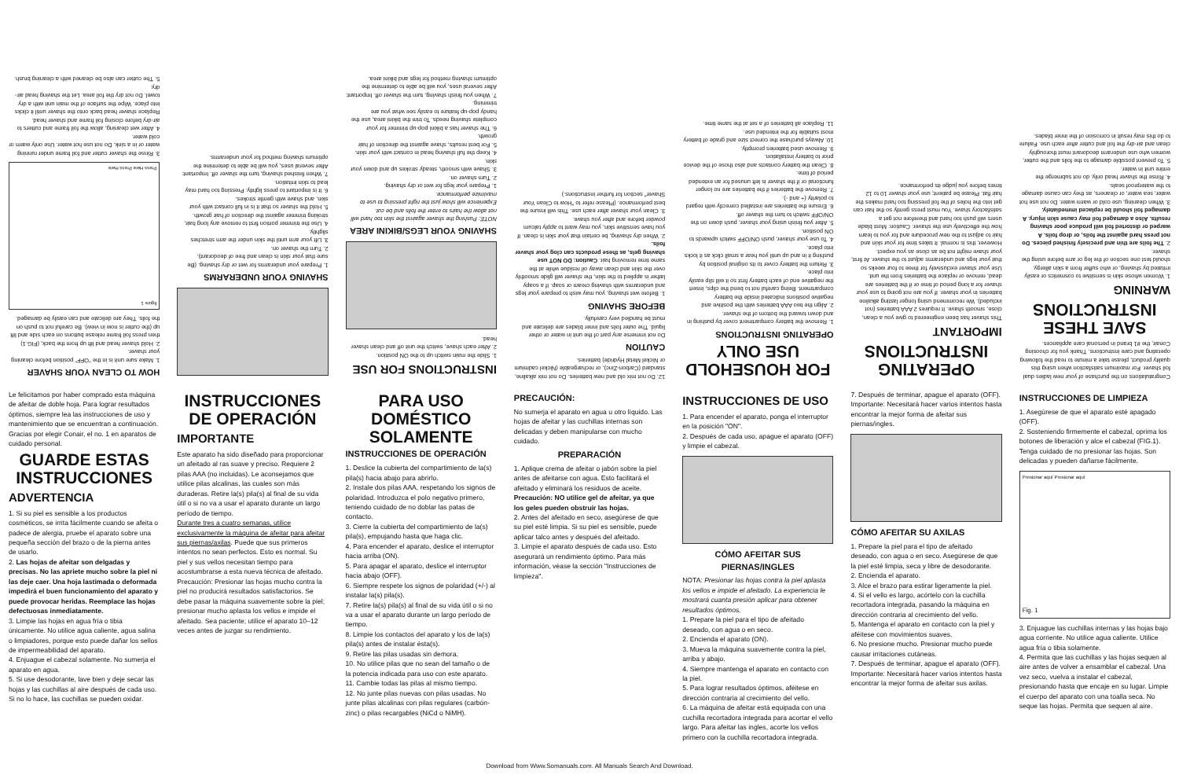Congratulations on the purchase of your new ladies dual foil shaver. For maximum satisfaction when using this quality product, please take a minute to read the following operating and care instructions. Thank you for choosing Conair, the #1 brand in personal care appliances.
SAVE THESE INSTRUCTIONS
WARNING
1. Women whose skin is sensitive to cosmetics or easily irritated by shaving, or who suffer from a skin allergy, should test one section of the leg or arm before using the shaver.
2. The foils are thin and precisely finished pieces. Do not press hard against the foils, or drop foils. A warped or distorted foil will produce poor shaving results. Also a damaged foil may cause skin injury. A damaged foil should be replaced immediately.
3. When cleaning, use cold or warm water. Do not use hot water, sea water, or cleaners, as they can cause damage to the waterproof seals.
4. Rinse the shaver head only, do not submerge the entire unit in water.
5. To prevent possible damage to the foils and the cutter, women who use underarm deodorant must thoroughly clean and air-dry the foil and cutter after each use. Failure to do this may result in corrosion of the inner blades.
OPERATING INSTRUCTIONS
IMPORTANT
This shaver has been engineered to give you a clean, close, smooth shave. It requires 2 AAA batteries (not included). We recommend using longer lasting alkaline batteries in your shaver. If you are not going to use your shaver for a long period of time or if the batteries are dead, remove or replace the batteries from the unit.
Use your shaver exclusively for three to four weeks so that your legs and underarms adjust to the shaver. At first, your shave might not be as close as you expect. However, this is normal. It takes time for your skin and hair to adjust to the new procedure and for you to learn how the effectively use the shaver. Caution: Most blade users will push too hard and therefore not get a satisfactory shave. You must press gently so the hair can get into the holes of the foil pressing too hard makes the hair flat. Please be patient; use your shaver 10 to 12 times before you judge its performance.
FOR HOUSEHOLD USE ONLY
OPERATING INSTRUCTIONS
1. Remove the battery compartment cover by pushing in and down toward the bottom of the shaver.
2. Align the two AAA batteries with the positive and negative positions indicated inside the battery compartment. Being careful not to bend the clips, insert the negative end of each battery first so it will slip easily into place.
3. Return the battery cover to its original position by pushing it in and up until you hear a small click as it locks into place.
4. To use your shaver, push ON/OFF switch upwards to ON position.
5. After you finish using your shaver, push down on the ON/OFF switch to turn the shaver off.
6. Ensure the batteries are installed correctly with regard to polarity (+ and -).
7. Remove the batteries if the batteries are no longer functional or if the shaver is left unused for an extended period of time.
8. Clean the battery contacts and also those of the device prior to battery installation.
9. Remove used batteries promptly.
10. Always purchase the correct size and grade of battery most suitable for the intended use.
11. Replace all batteries of a set at the same time.
12. Do not mix old and new batteries. Do not mix alkaline, standard (Carbon-Zinc), or rechargeable (Nickel cadmium or Nickel Metal Hydride) batteries.
CAUTION
Do not immerse any part of the unit in water or other liquid. The outer foils and inner blades are delicate and must be handled very carefully.
BEFORE SHAVING
1. Before wet shaving, you may wish to prepare your legs and underarms with shaving cream or soap. If a soapy lather is applied to the skin, the shaver will glide smoothly over the skin and clean away oil residue while at the same time removing hair. Caution: DO NOT use shaving gels, as these products can clog your shaver foils.
2. When dry shaving, be certain that your skin is clean. If you have sensitive skin, you may want to apply talcum powder before and after you shave.
3. Clean your shaver after each use. This will insure the best performance. (Please refer to "How to Clean Your Shaver" section for further instructions.)
INSTRUCTIONS FOR USE
1. Slide the main switch up to the ON position.
2. After each shave, switch the unit off and clean shaver head.
SHAVING YOUR LEGS/BIKINI AREA
NOTE: Pushing the shaver against the skin too hard will not allow the hairs to enter the foils and be cut. Experience will show just the right pressing to use to maximize performance.
1. Prepare your legs for wet or dry shaving.
2. Turn shaver on.
3. Shave with smooth, steady strokes up and down your skin.
4. Keep the full shaving head in contact with your skin.
5. For best results, shave against the direction of hair growth.
6. The shaver has a bikini pop-up trimmer for your complete shaving needs. To trim the bikini area, use the handy pop-up feature to easily see what you are trimming.
7. When you finish shaving, turn the shaver off. Important: After several uses, you will be able to determine the optimum shaving method for legs and bikini area.
SHAVING YOUR UNDERARMS
1. Prepare your underarms for wet or dry shaving. (Be sure that your skin is clean and free of deodorant).
2. Turn the shaver on.
3. Lift your arm until the skin under the arm stretches slightly.
4. Use the trimmer portion first to remove any long hair, stroking trimmer against the direction of hair growth.
5. Hold the shaver so that it is in full contact with your skin, and shave with gentle strokes.
6. It is important to press lightly. Pressing too hard may lead to skin irritation.
7. When finished shaving, turn the shaver off. Important: After several uses, you will be able to determine the optimum shaving method for your underarms.
HOW TO CLEAN YOUR SHAVER
1. Make sure unit is in the "OFF" position before cleaning your shaver.
2. Hold shaver head and lift up from the back, (FIG.1) then press foil frame release buttons on each side and lift up (the cutter is now in view). Be careful not to push on the foils. They are delicate and can easily be damaged.
figure 1
Press Here Press Here
3. Rinse the shaver cutter and foil frame under running water or in a sink. Do not use hot water. Use only warm or cold water.
4. After wet cleaning, allow the foil frame and cutters to air-dry before closing foil frame and shaver head. Replace shaver head back onto the shaver until it clicks into place. Wipe the surface of the main unit with a dry towel. Do not dry the foil area. Let the shaving head air-dry.
5. The cutter can also be cleaned with a cleaning brush.
Le felicitamos por haber comprado esta máquina de afeitar de doble hoja. Para lograr resultados óptimos, siempre lea las instrucciones de uso y mantenimiento que se encuentran a continuación. Gracias por elegir Conair, el no. 1 en aparatos de cuidado personal.
GUARDE ESTAS INSTRUCCIONES
ADVERTENCIA
1. Si su piel es sensible a los productos cosméticos, se irrita fácilmente cuando se afeita o padece de alergia, pruebe el aparato sobre una pequeña sección del brazo o de la pierna antes de usarlo.
2. Las hojas de afeitar son delgadas y precisas. No las apriete mucho sobre la piel ni las deje caer. Una hoja lastimada o deformada impedirá el buen funcionamiento del aparato y puede provocar heridas. Reemplace las hojas defectuosas inmediatamente.
3. Limpie las hojas en agua fría o tibia únicamente. No utilice agua caliente, agua salina o limpiadores, porque esto puede dañar los sellos de impermeabilidad del aparato.
4. Enjuague el cabezal solamente. No sumerja el aparato en agua.
5. Si use desodorante, lave bien y deje secar las hojas y las cuchillas al aire después de cada uso. Si no lo hace, las cuchillas se pueden oxidar.
INSTRUCCIONES DE OPERACIÓN
IMPORTANTE
Este aparato ha sido diseñado para proporcionar un afeitado al ras suave y preciso. Requiere 2 pilas AAA (no incluidas). Le aconsejamos que utilice pilas alcalinas, las cuales son más duraderas. Retire la(s) pila(s) al final de su vida útil o si no va a usar el aparato durante un largo período de tiempo.
Durante tres a cuatro semanas, utilice exclusivamente la máquina de afeitar para afeitar sus piernas/axilas. Puede que sus primeros intentos no sean perfectos. Esto es normal. Su piel y sus vellos necesitan tiempo para acostumbrarse a esta nueva técnica de afeitado. Precaución: Presionar las hojas mucho contra la piel no producirá resultados satisfactorios. Se debe pasar la máquina suavemente sobre la piel; presionar mucho aplasta los vellos e impide el afeitado. Sea paciente; utilice el aparato 10–12 veces antes de juzgar su rendimiento.
PARA USO DOMÉSTICO SOLAMENTE
INSTRUCCIONES DE OPERACIÓN
1. Deslice la cubierta del compartimiento de la(s) pila(s) hacia abajo para abrirlo.
2. Instale dos pilas AAA, respetando los signos de polaridad. Introduzca el polo negativo primero, teniendo cuidado de no doblar las patas de contacto.
3. Cierre la cubierta del compartimiento de la(s) pila(s), empujando hasta que haga clic.
4. Para encender el aparato, deslice el interruptor hacia arriba (ON).
5. Para apagar el aparato, deslice el interruptor hacia abajo (OFF).
6. Siempre respete los signos de polaridad (+/-) al instalar la(s) pila(s).
7. Retire la(s) pila(s) al final de su vida útil o si no va a usar el aparato durante un largo período de tiempo.
8. Limpie los contactos del aparato y los de la(s) pila(s) antes de instalar ésta(s).
9. Retire las pilas usadas sin demora.
10. No utilice pilas que no sean del tamaño o de la potencia indicada para uso con este aparato.
11. Cambie todas las pilas al mismo tiempo.
12. No junte pilas nuevas con pilas usadas. No junte pilas alcalinas con pilas regulares (carbón-zinc) o pilas recargables (NiCd o NiMH).
PRECAUCIÓN:
No sumerja el aparato en agua u otro líquido. Las hojas de afeitar y las cuchillas internas son delicadas y deben manipularse con mucho cuidado.
PREPARACIÓN
1. Aplique crema de afeitar o jabón sobre la piel antes de afeitarse con agua. Esto facilitará el afeitado y eliminará los residuos de aceite. Precaución: NO utilice gel de afeitar, ya que los geles pueden obstruir las hojas.
2. Antes del afeitado en seco, asegúrese de que su piel esté limpia. Si su piel es sensible, puede aplicar talco antes y después del afeitado.
3. Limpie el aparato después de cada uso. Esto asegurará un rendimiento óptimo. Para más información, véase la sección "Instrucciones de limpieza".
INSTRUCCIONES DE USO
1. Para encender el aparato, ponga el interruptor en la posición "ON".
2. Después de cada uso, apague el aparato (OFF) y limpie el cabezal.
CÓMO AFEITAR SUS PIERNAS/INGLES
NOTA: Presionar las hojas contra la piel aplasta los vellos e impide el afeitado. La experiencia le mostrará cuanta presión aplicar para obtener resultados óptimos.
1. Prepare la piel para el tipo de afeitado deseado, con agua o en seco.
2. Encienda el aparato (ON).
3. Mueva la máquina suavemente contra la piel, arriba y abajo.
4. Siempre mantenga el aparato en contacto con la piel.
5. Para lograr resultados óptimos, aféitese en dirección contraria al crecimiento del vello.
6. La máquina de afeitar está equipada con una cuchilla recortadora integrada para acortar el vello largo. Para afeitar las ingles, acorte los vellos primero con la cuchilla recortadora integrada.
7. Después de terminar, apague el aparato (OFF). Importante: Necesitará hacer varios intentos hasta encontrar la mejor forma de afeitar sus piernas/ingles.
CÓMO AFEITAR SU AXILAS
1. Prepare la piel para el tipo de afeitado deseado, con agua o en seco. Asegúrese de que la piel esté limpia, seca y libre de desodorante.
2. Encienda el aparato.
3. Alce el brazo para estirar ligeramente la piel.
4. Si el vello es largo, acórtelo con la cuchilla recortadora integrada, pasando la máquina en dirección contraria al crecimiento del vello.
5. Mantenga el aparato en contacto con la piel y aféitese con movimientos suaves.
6. No presione mucho. Presionar mucho puede causar irritaciones cutáneas.
7. Después de terminar, apague el aparato (OFF).
Importante: Necesitará hacer varios intentos hasta encontrar la mejor forma de afeitar sus axilas.
INSTRUCCIONES DE LIMPIEZA
1. Asegúrese de que el aparato esté apagado (OFF).
2. Sosteniendo firmemente el cabezal, oprima los botones de liberación y alce el cabezal (FIG.1). Tenga cuidado de no presionar las hojas. Son delicadas y pueden dañarse fácilmente.
Presionar aquí Presionar aquí
Fig. 1
3. Enjuague las cuchillas internas y las hojas bajo agua corriente. No utilice agua caliente. Utilice agua fría o tibia solamente.
4. Permita que las cuchillas y las hojas sequen al aire antes de volver a ensamblar el cabezal. Una vez seco, vuelva a instalar el cabezal, presionando hasta que encaje en su lugar. Limpie el cuerpo del aparato con una toalla seca. No seque las hojas. Permita que sequen al aire.
Download from Www.Somanuals.com. All Manuals Search And Download.